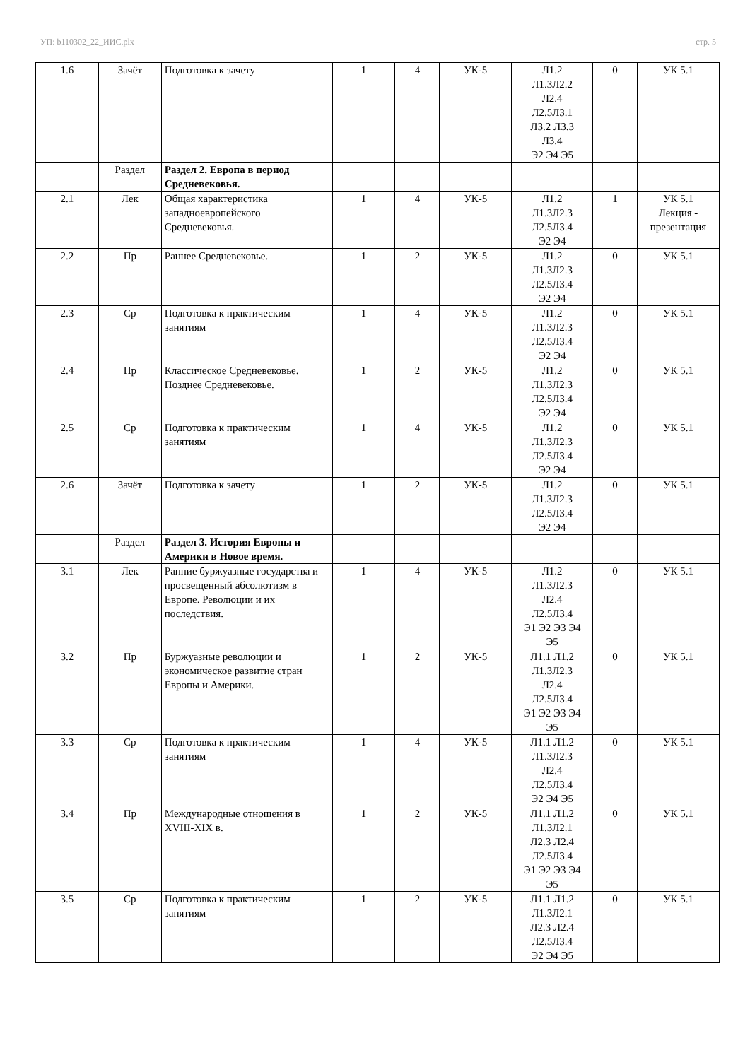УП: b110302_22_ИИС.plx стр. 5
| 1.6 | Зачёт | Подготовка к зачету | 1 | 4 | УК-5 | Л1.2 Л1.3Л2.2 Л2.4 Л2.5Л3.1 Л3.2 Л3.3 Л3.4 Э2 Э4 Э5 | 0 | УК 5.1 |
| | Раздел | Раздел 2. Европа в период Средневековья. | | | | | | |
| 2.1 | Лек | Общая характеристика западноевропейского Средневековья. | 1 | 4 | УК-5 | Л1.2 Л1.3Л2.3 Л2.5Л3.4 Э2 Э4 | 1 | УК 5.1 Лекция - презентация |
| 2.2 | Пр | Раннее Средневековье. | 1 | 2 | УК-5 | Л1.2 Л1.3Л2.3 Л2.5Л3.4 Э2 Э4 | 0 | УК 5.1 |
| 2.3 | Ср | Подготовка к практическим занятиям | 1 | 4 | УК-5 | Л1.2 Л1.3Л2.3 Л2.5Л3.4 Э2 Э4 | 0 | УК 5.1 |
| 2.4 | Пр | Классическое Средневековье. Позднее Средневековье. | 1 | 2 | УК-5 | Л1.2 Л1.3Л2.3 Л2.5Л3.4 Э2 Э4 | 0 | УК 5.1 |
| 2.5 | Ср | Подготовка к практическим занятиям | 1 | 4 | УК-5 | Л1.2 Л1.3Л2.3 Л2.5Л3.4 Э2 Э4 | 0 | УК 5.1 |
| 2.6 | Зачёт | Подготовка к зачету | 1 | 2 | УК-5 | Л1.2 Л1.3Л2.3 Л2.5Л3.4 Э2 Э4 | 0 | УК 5.1 |
| | Раздел | Раздел 3. История Европы и Америки в Новое время. | | | | | | |
| 3.1 | Лек | Ранние буржуазные государства и просвещенный абсолютизм в Европе. Революции и их последствия. | 1 | 4 | УК-5 | Л1.2 Л1.3Л2.3 Л2.4 Л2.5Л3.4 Э1 Э2 Э3 Э4 Э5 | 0 | УК 5.1 |
| 3.2 | Пр | Буржуазные революции и экономическое развитие стран Европы и Америки. | 1 | 2 | УК-5 | Л1.1 Л1.2 Л1.3Л2.3 Л2.4 Л2.5Л3.4 Э1 Э2 Э3 Э4 Э5 | 0 | УК 5.1 |
| 3.3 | Ср | Подготовка к практическим занятиям | 1 | 4 | УК-5 | Л1.1 Л1.2 Л1.3Л2.3 Л2.4 Л2.5Л3.4 Э2 Э4 Э5 | 0 | УК 5.1 |
| 3.4 | Пр | Международные отношения в XVIII-XIX в. | 1 | 2 | УК-5 | Л1.1 Л1.2 Л1.3Л2.1 Л2.3 Л2.4 Л2.5Л3.4 Э1 Э2 Э3 Э4 Э5 | 0 | УК 5.1 |
| 3.5 | Ср | Подготовка к практическим занятиям | 1 | 2 | УК-5 | Л1.1 Л1.2 Л1.3Л2.1 Л2.3 Л2.4 Л2.5Л3.4 Э2 Э4 Э5 | 0 | УК 5.1 |